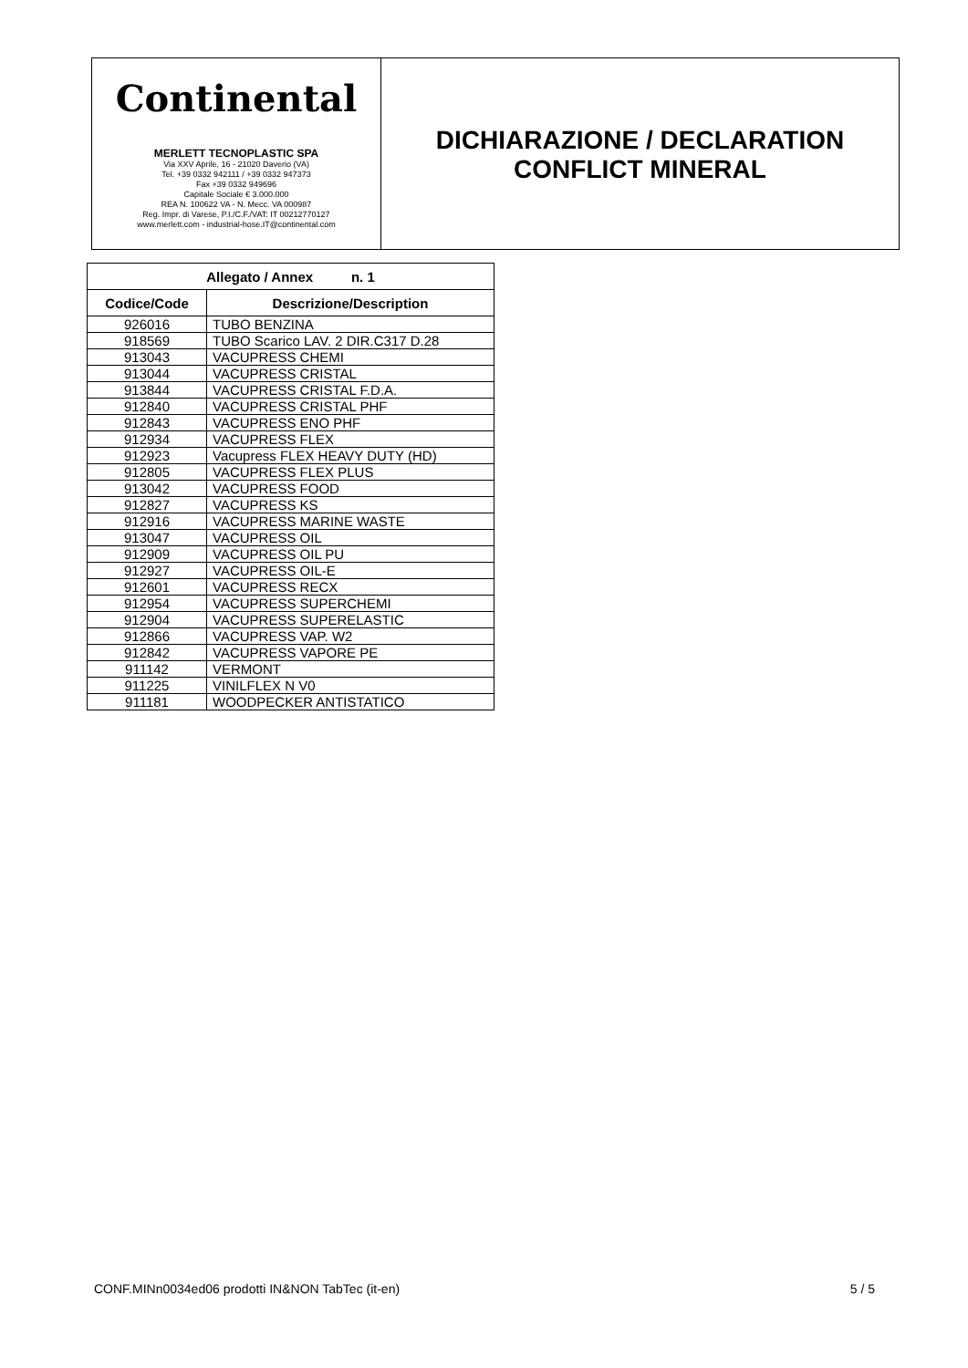Continental
MERLETT TECNOPLASTIC SPA
Via XXV Aprile, 16 - 21020 Daverio (VA)
Tel. +39 0332 942111 / +39 0332 947373
Fax +39 0332 949696
Capitale Sociale € 3.000.000
REA N. 100622 VA - N. Mecc. VA 000987
Reg. Impr. di Varese, P.I./C.F./VAT: IT 00212770127
www.merlett.com - industrial-hose.IT@continental.com
DICHIARAZIONE / DECLARATION
CONFLICT MINERAL
| Allegato / Annex n. 1 | |
| --- | --- |
| Codice/Code | Descrizione/Description |
| 926016 | TUBO BENZINA |
| 918569 | TUBO Scarico LAV. 2 DIR.C317 D.28 |
| 913043 | VACUPRESS CHEMI |
| 913044 | VACUPRESS CRISTAL |
| 913844 | VACUPRESS CRISTAL F.D.A. |
| 912840 | VACUPRESS CRISTAL PHF |
| 912843 | VACUPRESS ENO PHF |
| 912934 | VACUPRESS FLEX |
| 912923 | Vacupress FLEX HEAVY DUTY (HD) |
| 912805 | VACUPRESS FLEX PLUS |
| 913042 | VACUPRESS FOOD |
| 912827 | VACUPRESS KS |
| 912916 | VACUPRESS MARINE WASTE |
| 913047 | VACUPRESS OIL |
| 912909 | VACUPRESS OIL PU |
| 912927 | VACUPRESS OIL-E |
| 912601 | VACUPRESS RECX |
| 912954 | VACUPRESS SUPERCHEMI |
| 912904 | VACUPRESS SUPERELASTIC |
| 912866 | VACUPRESS VAP. W2 |
| 912842 | VACUPRESS VAPORE PE |
| 911142 | VERMONT |
| 911225 | VINILFLEX N V0 |
| 911181 | WOODPECKER ANTISTATICO |
CONF.MINn0034ed06 prodotti IN&NON TabTec (it-en) 5 / 5